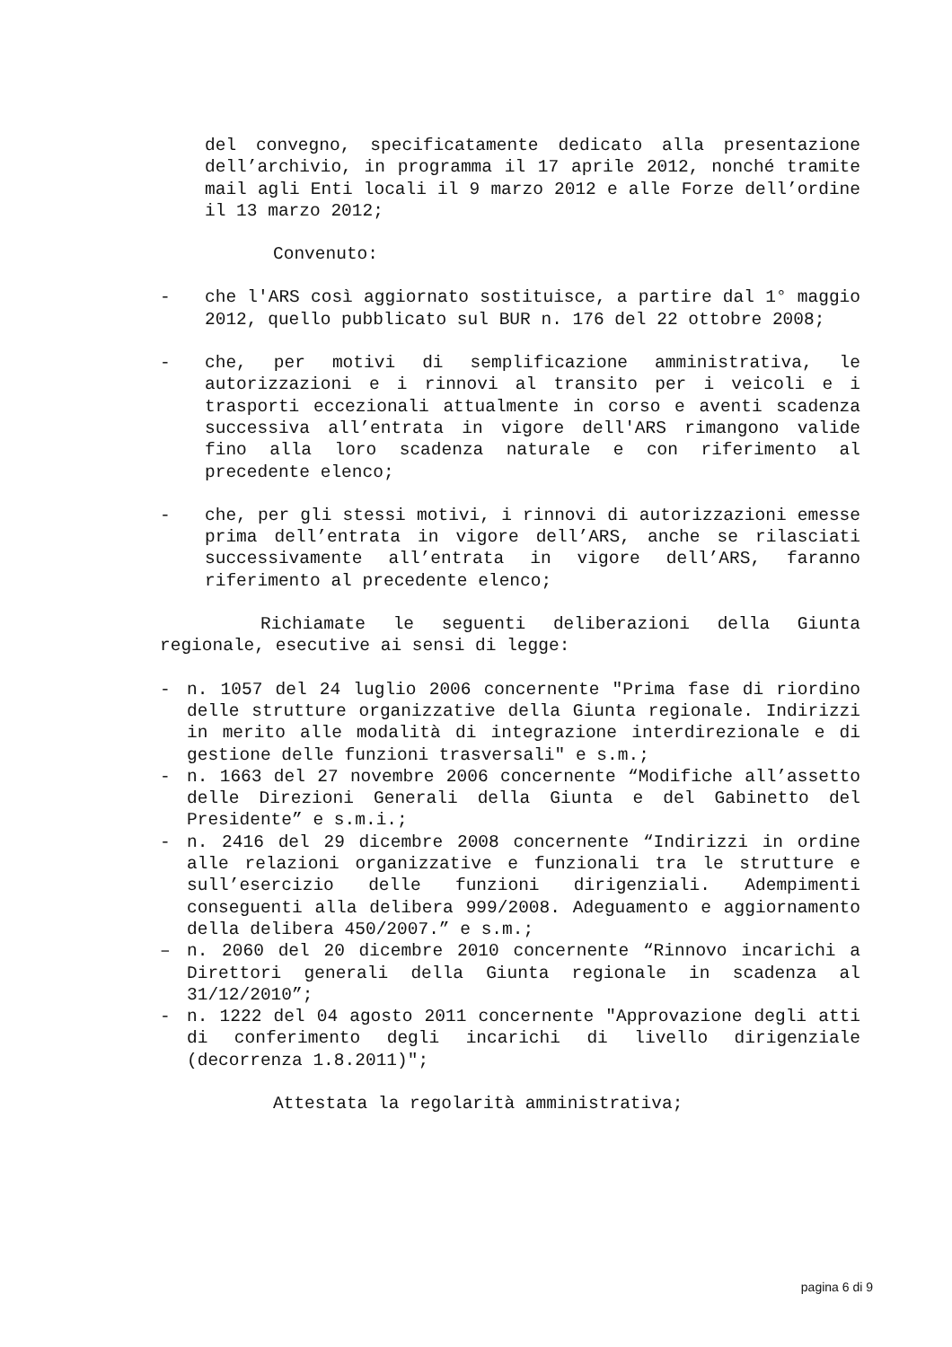del convegno, specificatamente dedicato alla presentazione dell’archivio, in programma il 17 aprile 2012, nonché tramite mail agli Enti locali il 9 marzo 2012 e alle Forze dell’ordine il 13 marzo 2012;
Convenuto:
- che l'ARS così aggiornato sostituisce, a partire dal 1° maggio 2012, quello pubblicato sul BUR n. 176 del 22 ottobre 2008;
- che, per motivi di semplificazione amministrativa, le autorizzazioni e i rinnovi al transito per i veicoli e i trasporti eccezionali attualmente in corso e aventi scadenza successiva all’entrata in vigore dell'ARS rimangono valide fino alla loro scadenza naturale e con riferimento al precedente elenco;
- che, per gli stessi motivi, i rinnovi di autorizzazioni emesse prima dell’entrata in vigore dell’ARS, anche se rilasciati successivamente all’entrata in vigore dell’ARS, faranno riferimento al precedente elenco;
Richiamate le seguenti deliberazioni della Giunta regionale, esecutive ai sensi di legge:
- n. 1057 del 24 luglio 2006 concernente "Prima fase di riordino delle strutture organizzative della Giunta regionale. Indirizzi in merito alle modalità di integrazione interdirezionale e di gestione delle funzioni trasversali" e s.m.;
- n. 1663 del 27 novembre 2006 concernente “Modifiche all’assetto delle Direzioni Generali della Giunta e del Gabinetto del Presidente” e s.m.i.;
- n. 2416 del 29 dicembre 2008 concernente “Indirizzi in ordine alle relazioni organizzative e funzionali tra le strutture e sull’esercizio delle funzioni dirigenziali. Adempimenti conseguenti alla delibera 999/2008. Adeguamento e aggiornamento della delibera 450/2007.” e s.m.;
– n. 2060 del 20 dicembre 2010 concernente “Rinnovo incarichi a Direttori generali della Giunta regionale in scadenza al 31/12/2010”;
- n. 1222 del 04 agosto 2011 concernente "Approvazione degli atti di conferimento degli incarichi di livello dirigenziale (decorrenza 1.8.2011)";
Attestata la regolarità amministrativa;
pagina 6 di 9